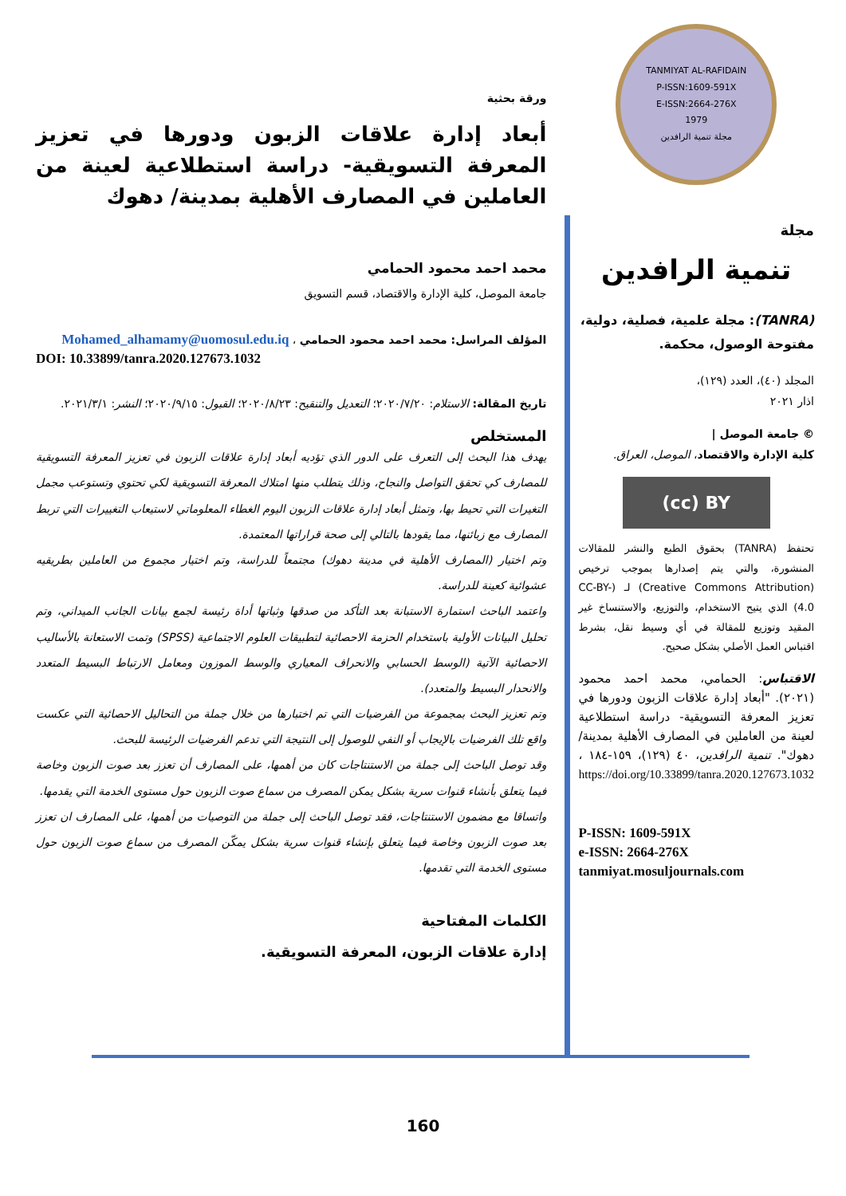TANMIYAT AL-RAFIDAIN
P-ISSN:1609-591X
E-ISSN:2664-276X
1979
مجلة تنمية الرافدين
مجلة
تنمية الرافدين
(TANRA): مجلة علمية، فصلية، دولية، مفتوحة الوصول، محكمة.
المجلد (٤٠)، العدد (١٢٩)،
اذار ٢٠٢١
© جامعة الموصل |
كلية الإدارة والاقتصاد، الموصل، العراق.
(cc) BY
تحتفظ (TANRA) بحقوق الطبع والنشر للمقالات المنشورة، والتي يتم إصدارها بموجب ترخيص (Creative Commons Attribution) لـ (CC-BY-4.0) الذي يتيح الاستخدام، والتوزيع، والاستنساخ غير المقيد وتوزيع للمقالة في أي وسيط نقل، بشرط اقتباس العمل الأصلي بشكل صحيح.
الاقتباس: الحمامي، محمد احمد محمود (٢٠٢١). "أبعاد إدارة علاقات الزبون ودورها في تعزيز المعرفة التسويقية- دراسة استطلاعية لعينة من العاملين في المصارف الأهلية بمدينة/ دهوك". تنمية الرافدين، ٤٠ (١٢٩)، ١٥٩-١٨٤ ، https://doi.org/10.33899/tanra.2020.127673.1032
P-ISSN: 1609-591X
e-ISSN: 2664-276X
tanmiyat.mosuljournals.com
ورقة بحثية
أبعاد إدارة علاقات الزبون ودورها في تعزيز المعرفة التسويقية- دراسة استطلاعية لعينة من العاملين في المصارف الأهلية بمدينة/ دهوك
محمد احمد محمود الحمامي
جامعة الموصل، كلية الإدارة والاقتصاد، قسم التسويق
المؤلف المراسل: محمد احمد محمود الحمامي ، Mohamed_alhamamy@uomosul.edu.iq
DOI: 10.33899/tanra.2020.127673.1032
تاريخ المقالة: الاستلام: ٢٠٢٠/٧/٢٠؛ التعديل والتنقيح: ٢٠٢٠/٨/٢٣؛ القبول: ٢٠٢٠/٩/١٥؛ النشر: ٢٠٢١/٣/١.
المستخلص
يهدف هذا البحث إلى التعرف على الدور الذي تؤديه أبعاد إدارة علاقات الزبون في تعزيز المعرفة التسويقية للمصارف كي تحقق التواصل والنجاح، وذلك يتطلب منها امتلاك المعرفة التسويقية لكي تحتوي وتستوعب مجمل التغيرات التي تحيط بها، وتمثل أبعاد إدارة علاقات الزبون اليوم الغطاء المعلوماتي لاستيعاب التغييرات التي تربط المصارف مع زبائنها، مما يقودها بالتالي إلى صحة قراراتها المعتمدة.
وتم اختيار (المصارف الأهلية في مدينة دهوك) مجتمعاً للدراسة، وتم اختيار مجموع من العاملين بطريقيه عشوائية كعينة للدراسة.
واعتمد الباحث استمارة الاستبانة بعد التأكد من صدقها وثباتها أداة رئيسة لجمع بيانات الجانب الميداني، وتم تحليل البيانات الأولية باستخدام الحزمة الاحصائية لتطبيقات العلوم الاجتماعية (SPSS) وتمت الاستعانة بالأساليب الاحصائية الآتية (الوسط الحسابي والانحراف المعياري والوسط الموزون ومعامل الارتباط البسيط المتعدد والانحدار البسيط والمتعدد).
وتم تعزيز البحث بمجموعة من الفرضيات التي تم اختبارها من خلال جملة من التحاليل الاحصائية التي عكست واقع تلك الفرضيات بالإيجاب أو النفي للوصول إلى النتيجة التي تدعم الفرضيات الرئيسة للبحث.
وقد توصل الباحث إلى جملة من الاستنتاجات كان من أهمها، على المصارف أن تعزز بعد صوت الزبون وخاصة فيما يتعلق بأنشاء قنوات سرية بشكل يمكن المصرف من سماع صوت الزبون حول مستوى الخدمة التي يقدمها.
واتساقا مع مضمون الاستنتاجات، فقد توصل الباحث إلى جملة من التوصيات من أهمها، على المصارف ان تعزز بعد صوت الزبون وخاصة فيما يتعلق بإنشاء قنوات سرية بشكل يمكّن المصرف من سماع صوت الزبون حول مستوى الخدمة التي تقدمها.
الكلمات المفتاحية
إدارة علاقات الزبون، المعرفة التسويقية.
160